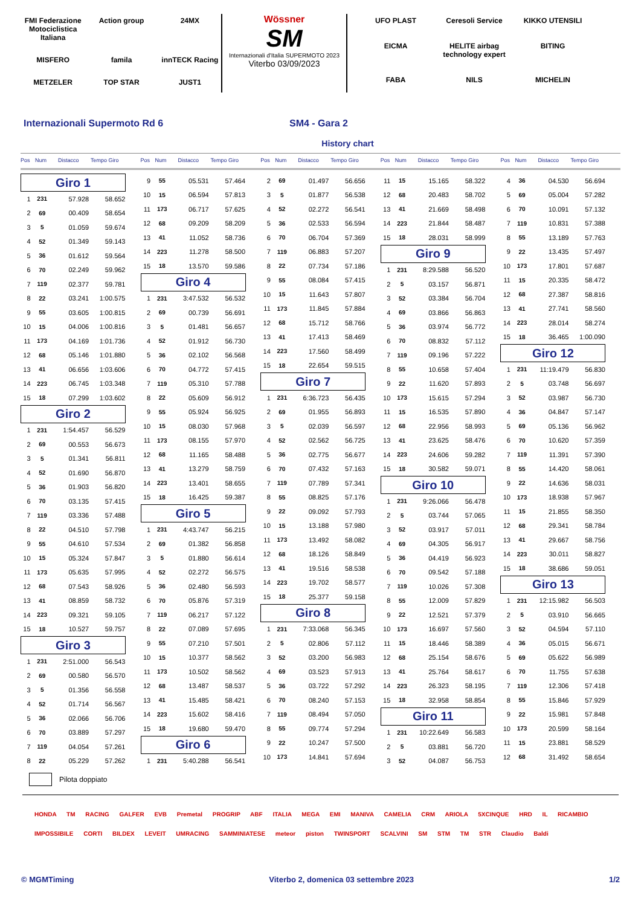FMI Federazione Motociclistica Italiana Action group 24MX MISFERO famila innTECK Racing METZELER TOP STAR JUST1
Wössner
SM
Internazionali d'Italia SUPERMOTO 2023
Viterbo 03/09/2023
UFO PLAST Ceresoli Service KIKKO UTENSILI EICMA HELITE airbag technology expert BITING FABA NILS MICHELIN
Internazionali Supermoto Rd 6 SM4 - Gara 2
History chart
Pos Num Distacco Tempo Giro
| Giro 1 | | | |
| 1 | 231 | 57.928 | 58.652 |
| 2 | 69 | 00.409 | 58.654 |
| 3 | 5 | 01.059 | 59.674 |
| 4 | 52 | 01.349 | 59.143 |
| 5 | 36 | 01.612 | 59.564 |
| 6 | 70 | 02.249 | 59.962 |
| 7 | 119 | 02.377 | 59.781 |
| 8 | 22 | 03.241 | 1:00.575 |
| 9 | 55 | 03.605 | 1:00.815 |
| 10 | 15 | 04.006 | 1:00.816 |
| 11 | 173 | 04.169 | 1:01.736 |
| 12 | 68 | 05.146 | 1:01.880 |
| 13 | 41 | 06.656 | 1:03.606 |
| 14 | 223 | 06.745 | 1:03.348 |
| 15 | 18 | 07.299 | 1:03.602 |
| Giro 2 | | | |
| 1 | 231 | 1:54.457 | 56.529 |
| 2 | 69 | 00.553 | 56.673 |
| 3 | 5 | 01.341 | 56.811 |
| 4 | 52 | 01.690 | 56.870 |
| 5 | 36 | 01.903 | 56.820 |
| 6 | 70 | 03.135 | 57.415 |
| 7 | 119 | 03.336 | 57.488 |
| 8 | 22 | 04.510 | 57.798 |
| 9 | 55 | 04.610 | 57.534 |
| 10 | 15 | 05.324 | 57.847 |
| 11 | 173 | 05.635 | 57.995 |
| 12 | 68 | 07.543 | 58.926 |
| 13 | 41 | 08.859 | 58.732 |
| 14 | 223 | 09.321 | 59.105 |
| 15 | 18 | 10.527 | 59.757 |
| Giro 3 | | | |
| 1 | 231 | 2:51.000 | 56.543 |
| 2 | 69 | 00.580 | 56.570 |
| 3 | 5 | 01.356 | 56.558 |
| 4 | 52 | 01.714 | 56.567 |
| 5 | 36 | 02.066 | 56.706 |
| 6 | 70 | 03.889 | 57.297 |
| 7 | 119 | 04.054 | 57.261 |
| 8 | 22 | 05.229 | 57.262 |
Pos Num Distacco Tempo Giro
| 9 | 55 | 05.531 | 57.464 |
| 10 | 15 | 06.594 | 57.813 |
| 11 | 173 | 06.717 | 57.625 |
| 12 | 68 | 09.209 | 58.209 |
| 13 | 41 | 11.052 | 58.736 |
| 14 | 223 | 11.278 | 58.500 |
| 15 | 18 | 13.570 | 59.586 |
| Giro 4 | | | |
| 1 | 231 | 3:47.532 | 56.532 |
| 2 | 69 | 00.739 | 56.691 |
| 3 | 5 | 01.481 | 56.657 |
| 4 | 52 | 01.912 | 56.730 |
| 5 | 36 | 02.102 | 56.568 |
| 6 | 70 | 04.772 | 57.415 |
| 7 | 119 | 05.310 | 57.788 |
| 8 | 22 | 05.609 | 56.912 |
| 9 | 55 | 05.924 | 56.925 |
| 10 | 15 | 08.030 | 57.968 |
| 11 | 173 | 08.155 | 57.970 |
| 12 | 68 | 11.165 | 58.488 |
| 13 | 41 | 13.279 | 58.759 |
| 14 | 223 | 13.401 | 58.655 |
| 15 | 18 | 16.425 | 59.387 |
| Giro 5 | | | |
| 1 | 231 | 4:43.747 | 56.215 |
| 2 | 69 | 01.382 | 56.858 |
| 3 | 5 | 01.880 | 56.614 |
| 4 | 52 | 02.272 | 56.575 |
| 5 | 36 | 02.480 | 56.593 |
| 6 | 70 | 05.876 | 57.319 |
| 7 | 119 | 06.217 | 57.122 |
| 8 | 22 | 07.089 | 57.695 |
| 9 | 55 | 07.210 | 57.501 |
| 10 | 15 | 10.377 | 58.562 |
| 11 | 173 | 10.502 | 58.562 |
| 12 | 68 | 13.487 | 58.537 |
| 13 | 41 | 15.485 | 58.421 |
| 14 | 223 | 15.602 | 58.416 |
| 15 | 18 | 19.680 | 59.470 |
| Giro 6 | | | |
| 1 | 231 | 5:40.288 | 56.541 |
Pos Num Distacco Tempo Giro
| 2 | 69 | 01.497 | 56.656 |
| 3 | 5 | 01.877 | 56.538 |
| 4 | 52 | 02.272 | 56.541 |
| 5 | 36 | 02.533 | 56.594 |
| 6 | 70 | 06.704 | 57.369 |
| 7 | 119 | 06.883 | 57.207 |
| 8 | 22 | 07.734 | 57.186 |
| 9 | 55 | 08.084 | 57.415 |
| 10 | 15 | 11.643 | 57.807 |
| 11 | 173 | 11.845 | 57.884 |
| 12 | 68 | 15.712 | 58.766 |
| 13 | 41 | 17.413 | 58.469 |
| 14 | 223 | 17.560 | 58.499 |
| 15 | 18 | 22.654 | 59.515 |
| Giro 7 | | | |
| 1 | 231 | 6:36.723 | 56.435 |
| 2 | 69 | 01.955 | 56.893 |
| 3 | 5 | 02.039 | 56.597 |
| 4 | 52 | 02.562 | 56.725 |
| 5 | 36 | 02.775 | 56.677 |
| 6 | 70 | 07.432 | 57.163 |
| 7 | 119 | 07.789 | 57.341 |
| 8 | 55 | 08.825 | 57.176 |
| 9 | 22 | 09.092 | 57.793 |
| 10 | 15 | 13.188 | 57.980 |
| 11 | 173 | 13.492 | 58.082 |
| 12 | 68 | 18.126 | 58.849 |
| 13 | 41 | 19.516 | 58.538 |
| 14 | 223 | 19.702 | 58.577 |
| 15 | 18 | 25.377 | 59.158 |
| Giro 8 | | | |
| 1 | 231 | 7:33.068 | 56.345 |
| 2 | 5 | 02.806 | 57.112 |
| 3 | 52 | 03.200 | 56.983 |
| 4 | 69 | 03.523 | 57.913 |
| 5 | 36 | 03.722 | 57.292 |
| 6 | 70 | 08.240 | 57.153 |
| 7 | 119 | 08.494 | 57.050 |
| 8 | 55 | 09.774 | 57.294 |
| 9 | 22 | 10.247 | 57.500 |
| 10 | 173 | 14.841 | 57.694 |
Pos Num Distacco Tempo Giro
| 11 | 15 | 15.165 | 58.322 |
| 12 | 68 | 20.483 | 58.702 |
| 13 | 41 | 21.669 | 58.498 |
| 14 | 223 | 21.844 | 58.487 |
| 15 | 18 | 28.031 | 58.999 |
| Giro 9 | | | |
| 1 | 231 | 8:29.588 | 56.520 |
| 2 | 5 | 03.157 | 56.871 |
| 3 | 52 | 03.384 | 56.704 |
| 4 | 69 | 03.866 | 56.863 |
| 5 | 36 | 03.974 | 56.772 |
| 6 | 70 | 08.832 | 57.112 |
| 7 | 119 | 09.196 | 57.222 |
| 8 | 55 | 10.658 | 57.404 |
| 9 | 22 | 11.620 | 57.893 |
| 10 | 173 | 15.615 | 57.294 |
| 11 | 15 | 16.535 | 57.890 |
| 12 | 68 | 22.956 | 58.993 |
| 13 | 41 | 23.625 | 58.476 |
| 14 | 223 | 24.606 | 59.282 |
| 15 | 18 | 30.582 | 59.071 |
| Giro 10 | | | |
| 1 | 231 | 9:26.066 | 56.478 |
| 2 | 5 | 03.744 | 57.065 |
| 3 | 52 | 03.917 | 57.011 |
| 4 | 69 | 04.305 | 56.917 |
| 5 | 36 | 04.419 | 56.923 |
| 6 | 70 | 09.542 | 57.188 |
| 7 | 119 | 10.026 | 57.308 |
| 8 | 55 | 12.009 | 57.829 |
| 9 | 22 | 12.521 | 57.379 |
| 10 | 173 | 16.697 | 57.560 |
| 11 | 15 | 18.446 | 58.389 |
| 12 | 68 | 25.154 | 58.676 |
| 13 | 41 | 25.764 | 58.617 |
| 14 | 223 | 26.323 | 58.195 |
| 15 | 18 | 32.958 | 58.854 |
| Giro 11 | | | |
| 1 | 231 | 10:22.649 | 56.583 |
| 2 | 5 | 03.881 | 56.720 |
| 3 | 52 | 04.087 | 56.753 |
Pos Num Distacco Tempo Giro
| 4 | 36 | 04.530 | 56.694 |
| 5 | 69 | 05.004 | 57.282 |
| 6 | 70 | 10.091 | 57.132 |
| 7 | 119 | 10.831 | 57.388 |
| 8 | 55 | 13.189 | 57.763 |
| 9 | 22 | 13.435 | 57.497 |
| 10 | 173 | 17.801 | 57.687 |
| 11 | 15 | 20.335 | 58.472 |
| 12 | 68 | 27.387 | 58.816 |
| 13 | 41 | 27.741 | 58.560 |
| 14 | 223 | 28.014 | 58.274 |
| 15 | 18 | 36.465 | 1:00.090 |
| Giro 12 | | | |
| 1 | 231 | 11:19.479 | 56.830 |
| 2 | 5 | 03.748 | 56.697 |
| 3 | 52 | 03.987 | 56.730 |
| 4 | 36 | 04.847 | 57.147 |
| 5 | 69 | 05.136 | 56.962 |
| 6 | 70 | 10.620 | 57.359 |
| 7 | 119 | 11.391 | 57.390 |
| 8 | 55 | 14.420 | 58.061 |
| 9 | 22 | 14.636 | 58.031 |
| 10 | 173 | 18.938 | 57.967 |
| 11 | 15 | 21.855 | 58.350 |
| 12 | 68 | 29.341 | 58.784 |
| 13 | 41 | 29.667 | 58.756 |
| 14 | 223 | 30.011 | 58.827 |
| 15 | 18 | 38.686 | 59.051 |
| Giro 13 | | | |
| 1 | 231 | 12:15.982 | 56.503 |
| 2 | 5 | 03.910 | 56.665 |
| 3 | 52 | 04.594 | 57.110 |
| 4 | 36 | 05.015 | 56.671 |
| 5 | 69 | 05.622 | 56.989 |
| 6 | 70 | 11.755 | 57.638 |
| 7 | 119 | 12.306 | 57.418 |
| 8 | 55 | 15.846 | 57.929 |
| 9 | 22 | 15.981 | 57.848 |
| 10 | 173 | 20.599 | 58.164 |
| 11 | 15 | 23.881 | 58.529 |
| 12 | 68 | 31.492 | 58.654 |
Pilota doppiato
HONDA TM RACING GALFER EVB Premetal PROGRIP ABF ITALIA MEGA EMI MANIVA CAMELIA CRM ARIOLA 5XCINQUE HRD IL RICAMBIO IMPOSSIBILE CORTI BILDEX LEVEIT UMRACING SAMMINIATESE meteor piston TWINSPORT SCALVINI SM STM TM STR Claudio Baldi
© MGMTiming Viterbo 2, domenica 03 settembre 2023 1/2